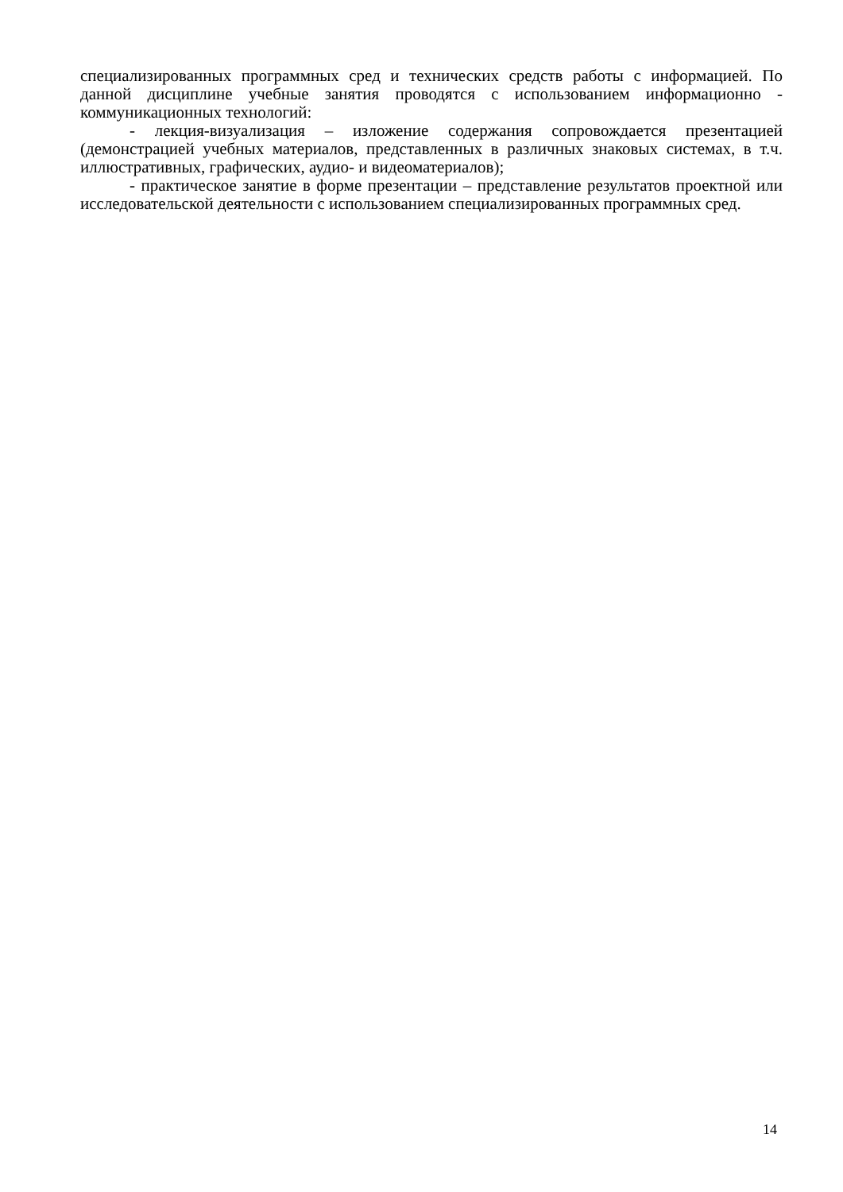специализированных программных сред и технических средств работы с информацией. По данной дисциплине учебные занятия проводятся с использованием информационно - коммуникационных технологий:
- лекция-визуализация – изложение содержания сопровождается презентацией (демонстрацией учебных материалов, представленных в различных знаковых системах, в т.ч. иллюстративных, графических, аудио- и видеоматериалов);
- практическое занятие в форме презентации – представление результатов проектной или исследовательской деятельности с использованием специализированных программных сред.
14